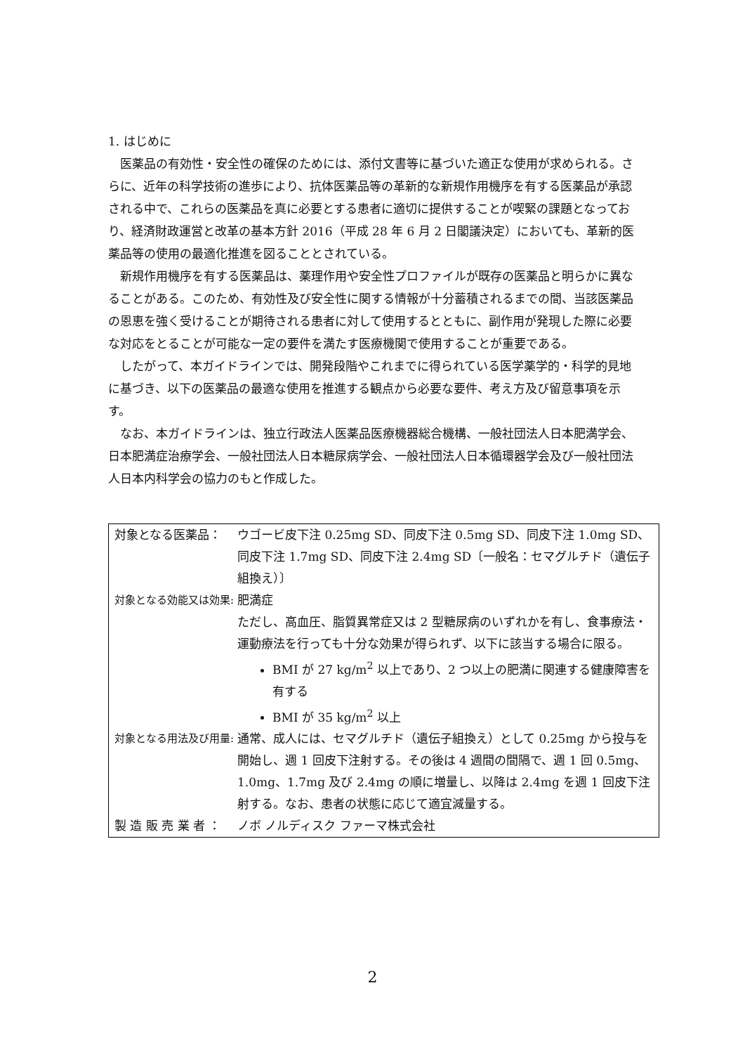1. はじめに
医薬品の有効性・安全性の確保のためには、添付文書等に基づいた適正な使用が求められる。さらに、近年の科学技術の進歩により、抗体医薬品等の革新的な新規作用機序を有する医薬品が承認される中で、これらの医薬品を真に必要とする患者に適切に提供することが喫緊の課題となっており、経済財政運営と改革の基本方針 2016（平成 28 年 6 月 2 日閣議決定）においても、革新的医薬品等の使用の最適化推進を図ることとされている。
新規作用機序を有する医薬品は、薬理作用や安全性プロファイルが既存の医薬品と明らかに異なることがある。このため、有効性及び安全性に関する情報が十分蓄積されるまでの間、当該医薬品の恩恵を強く受けることが期待される患者に対して使用するとともに、副作用が発現した際に必要な対応をとることが可能な一定の要件を満たす医療機関で使用することが重要である。
したがって、本ガイドラインでは、開発段階やこれまでに得られている医学薬学的・科学的見地に基づき、以下の医薬品の最適な使用を推進する観点から必要な要件、考え方及び留意事項を示す。
なお、本ガイドラインは、独立行政法人医薬品医療機器総合機構、一般社団法人日本肥満学会、日本肥満症治療学会、一般社団法人日本糖尿病学会、一般社団法人日本循環器学会及び一般社団法人日本内科学会の協力のもと作成した。
対象となる医薬品： ウゴービ皮下注 0.25mg SD、同皮下注 0.5mg SD、同皮下注 1.0mg SD、同皮下注 1.7mg SD、同皮下注 2.4mg SD〔一般名：セマグルチド（遺伝子組換え）〕
対象となる効能又は効果: 肥満症
ただし、高血圧、脂質異常症又は 2 型糖尿病のいずれかを有し、食事療法・運動療法を行っても十分な効果が得られず、以下に該当する場合に限る。
BMI が 27 kg/m<sup>2</sup> 以上であり、2 つ以上の肥満に関連する健康障害を有する
BMI が 35 kg/m<sup>2</sup> 以上
対象となる用法及び用量: 通常、成人には、セマグルチド（遺伝子組換え）として 0.25mg から投与を開始し、週 1 回皮下注射する。その後は 4 週間の間隔で、週 1 回 0.5mg、1.0mg、1.7mg 及び 2.4mg の順に増量し、以降は 2.4mg を週 1 回皮下注射する。なお、患者の状態に応じて適宜減量する。
製 造 販 売 業 者 ：
ノボ ノルディスク ファーマ株式会社
2